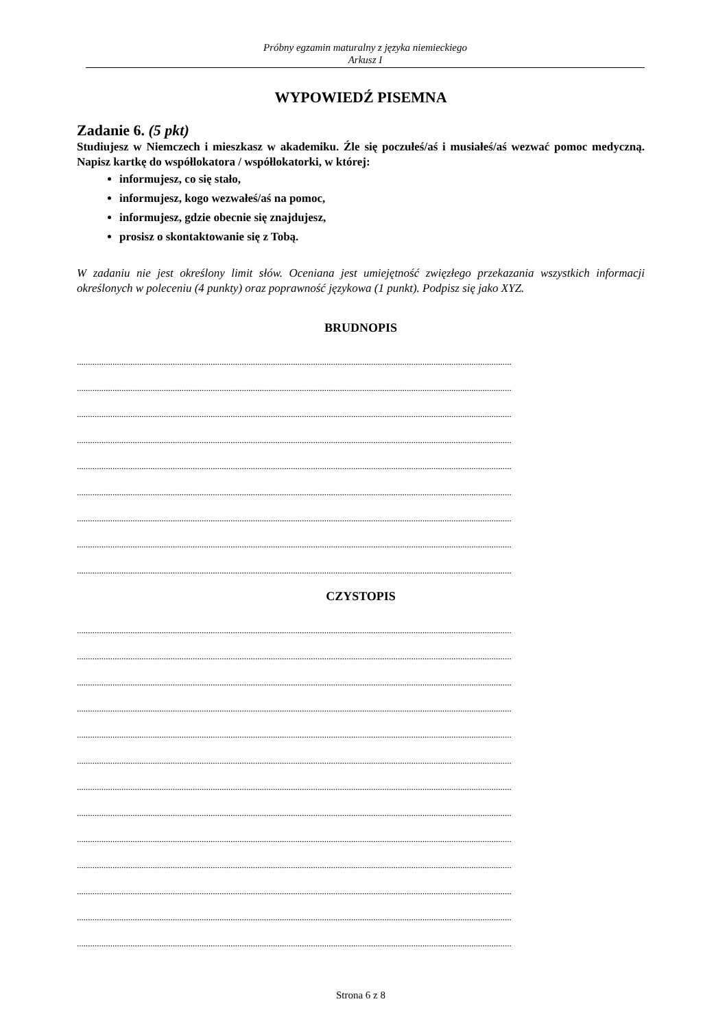Próbny egzamin maturalny z języka niemieckiego
Arkusz I
WYPOWIEDŹ PISEMNA
Zadanie 6. (5 pkt)
Studiujesz w Niemczech i mieszkasz w akademiku. Źle się poczułeś/aś i musiałeś/aś wezwać pomoc medyczną. Napisz kartkę do współlokatora / współlokatorki, w której:
informujesz, co się stało,
informujesz, kogo wezwałeś/aś na pomoc,
informujesz, gdzie obecnie się znajdujesz,
prosisz o skontaktowanie się z Tobą.
W zadaniu nie jest określony limit słów. Oceniana jest umiejętność zwięzłego przekazania wszystkich informacji określonych w poleceniu (4 punkty) oraz poprawność językowa (1 punkt). Podpisz się jako XYZ.
BRUDNOPIS
...................................................................................................................................................................................................
...................................................................................................................................................................................................
...................................................................................................................................................................................................
...................................................................................................................................................................................................
...................................................................................................................................................................................................
...................................................................................................................................................................................................
...................................................................................................................................................................................................
...................................................................................................................................................................................................
...................................................................................................................................................................................................
CZYSTOPIS
...................................................................................................................................................................................................
...................................................................................................................................................................................................
...................................................................................................................................................................................................
...................................................................................................................................................................................................
...................................................................................................................................................................................................
...................................................................................................................................................................................................
...................................................................................................................................................................................................
...................................................................................................................................................................................................
...................................................................................................................................................................................................
...................................................................................................................................................................................................
...................................................................................................................................................................................................
...................................................................................................................................................................................................
...................................................................................................................................................................................................
Strona 6 z 8